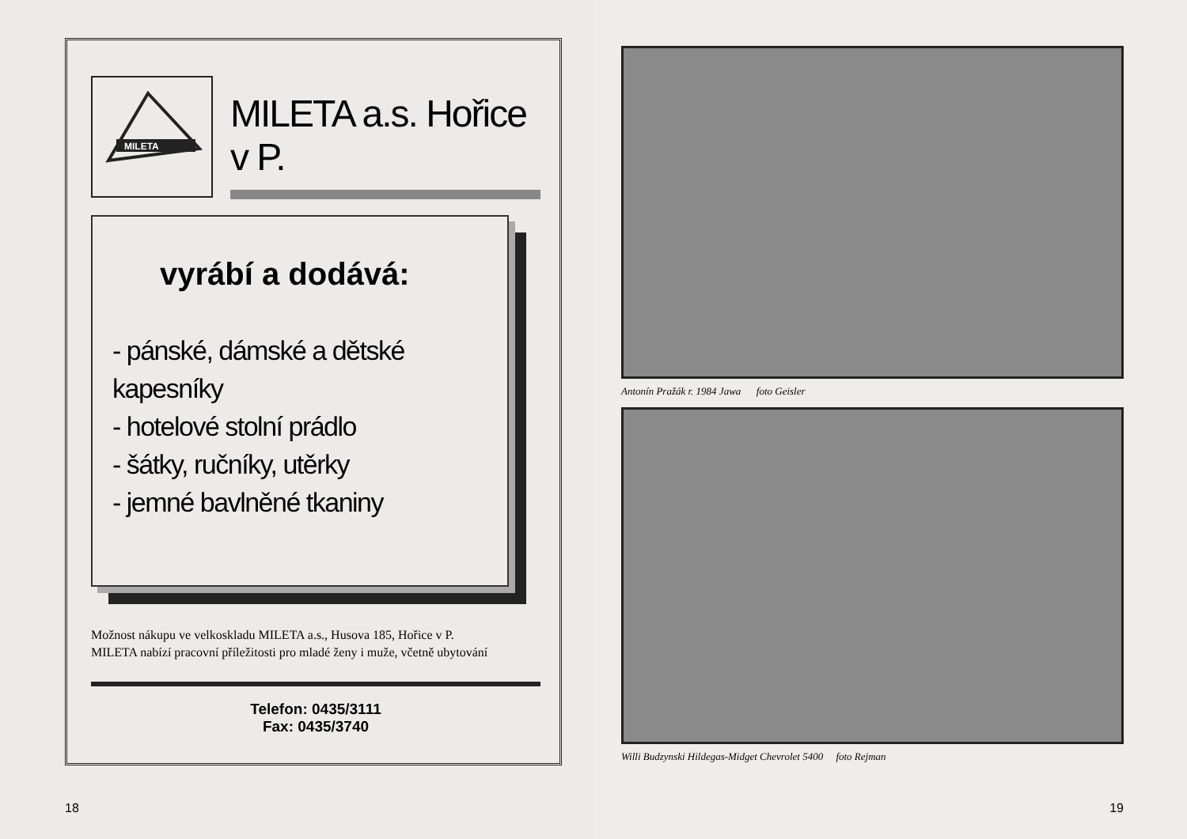MILETA
MILETA a.s. Hořice v P.
vyrábí a dodává:
- pánské, dámské a dětské kapesníky
- hotelové stolní prádlo
- šátky, ručníky, utěrky
- jemné bavlněné tkaniny
Možnost nákupu ve velkoskladu MILETA a.s., Husova 185, Hořice v P.
MILETA nabízí pracovní příležitosti pro mladé ženy i muže, včetně ubytování
Telefon: 0435/3111
Fax: 0435/3740
18
Antonín Pražák r. 1984 Jawa foto Geisler
Willi Budzynski Hildegas-Midget Chevrolet 5400 foto Rejman
19